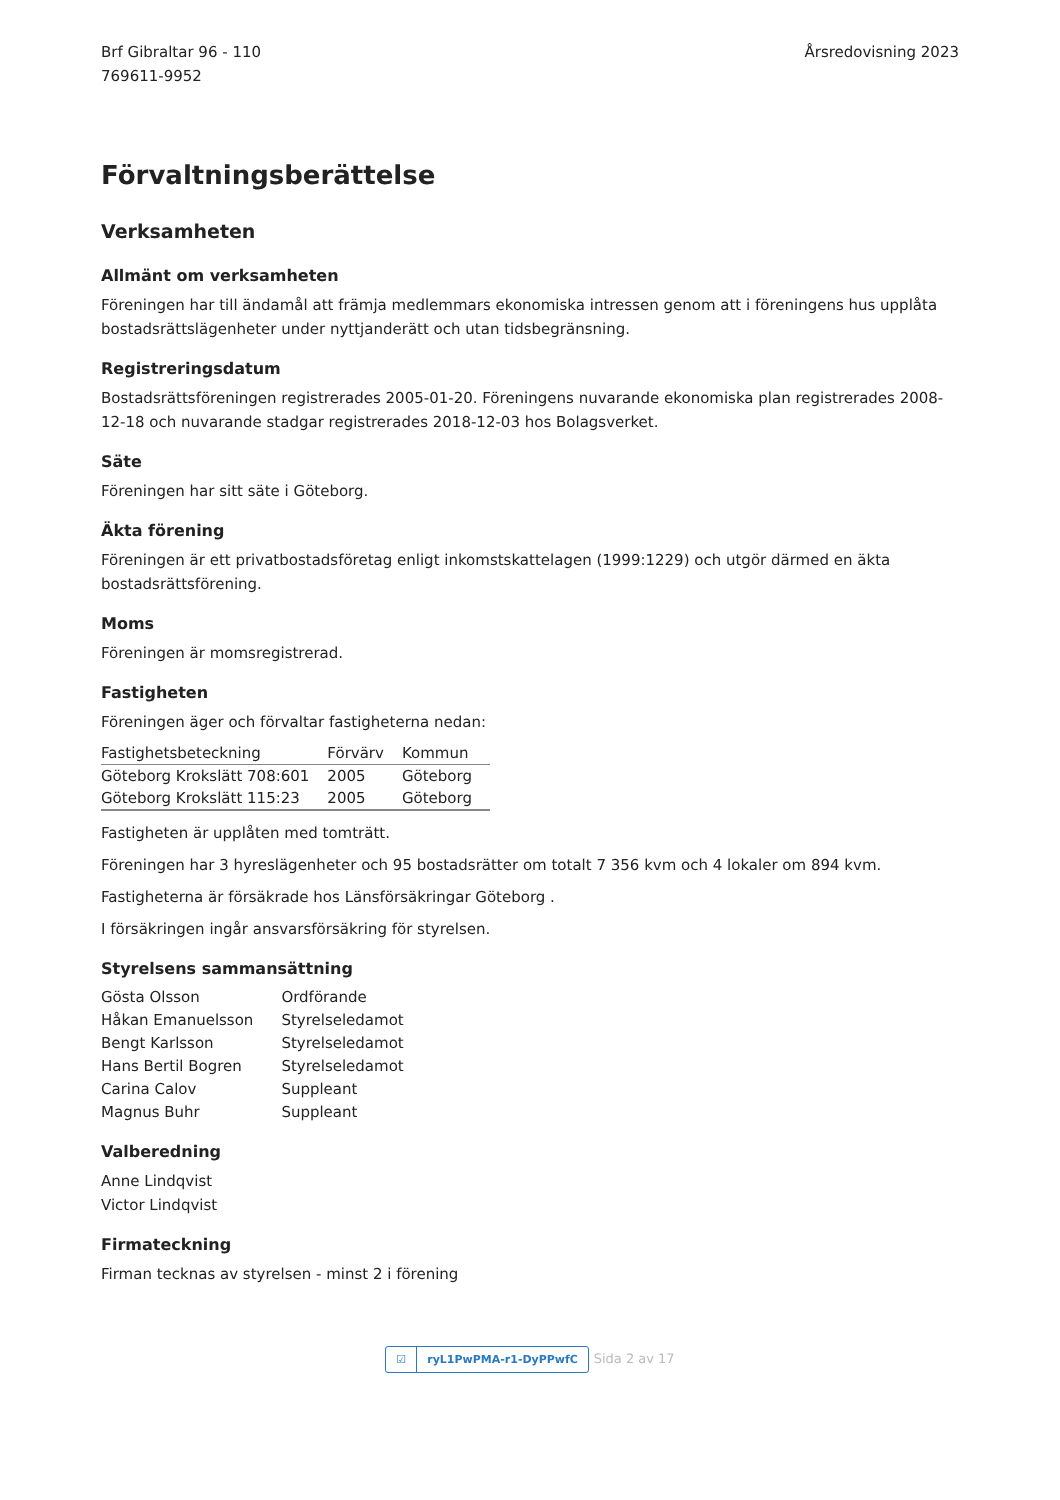Brf Gibraltar 96 - 110
769611-9952
Årsredovisning 2023
Förvaltningsberättelse
Verksamheten
Allmänt om verksamheten
Föreningen har till ändamål att främja medlemmars ekonomiska intressen genom att i föreningens hus upplåta bostadsrättslägenheter under nyttjanderätt och utan tidsbegränsning.
Registreringsdatum
Bostadsrättsföreningen registrerades 2005-01-20. Föreningens nuvarande ekonomiska plan registrerades 2008-12-18 och nuvarande stadgar registrerades 2018-12-03 hos Bolagsverket.
Säte
Föreningen har sitt säte i Göteborg.
Äkta förening
Föreningen är ett privatbostadsföretag enligt inkomstskattelagen (1999:1229) och utgör därmed en äkta bostadsrättsförening.
Moms
Föreningen är momsregistrerad.
Fastigheten
Föreningen äger och förvaltar fastigheterna nedan:
| Fastighetsbeteckning | Förvärv | Kommun |
| --- | --- | --- |
| Göteborg Krokslätt 708:601 | 2005 | Göteborg |
| Göteborg Krokslätt 115:23 | 2005 | Göteborg |
Fastigheten är upplåten med tomträtt.
Föreningen har 3 hyreslägenheter och 95 bostadsrätter om totalt 7 356 kvm och 4 lokaler om 894 kvm.
Fastigheterna är försäkrade hos Länsförsäkringar Göteborg .
I försäkringen ingår ansvarsförsäkring för styrelsen.
Styrelsens sammansättning
| Gösta Olsson | Ordförande |
| Håkan Emanuelsson | Styrelseledamot |
| Bengt Karlsson | Styrelseledamot |
| Hans Bertil Bogren | Styrelseledamot |
| Carina Calov | Suppleant |
| Magnus Buhr | Suppleant |
Valberedning
Anne Lindqvist
Victor Lindqvist
Firmateckning
Firman tecknas av styrelsen - minst 2 i förening
☑ ryL1PwPMA-r1-DyPPwfC Sida 2 av 17